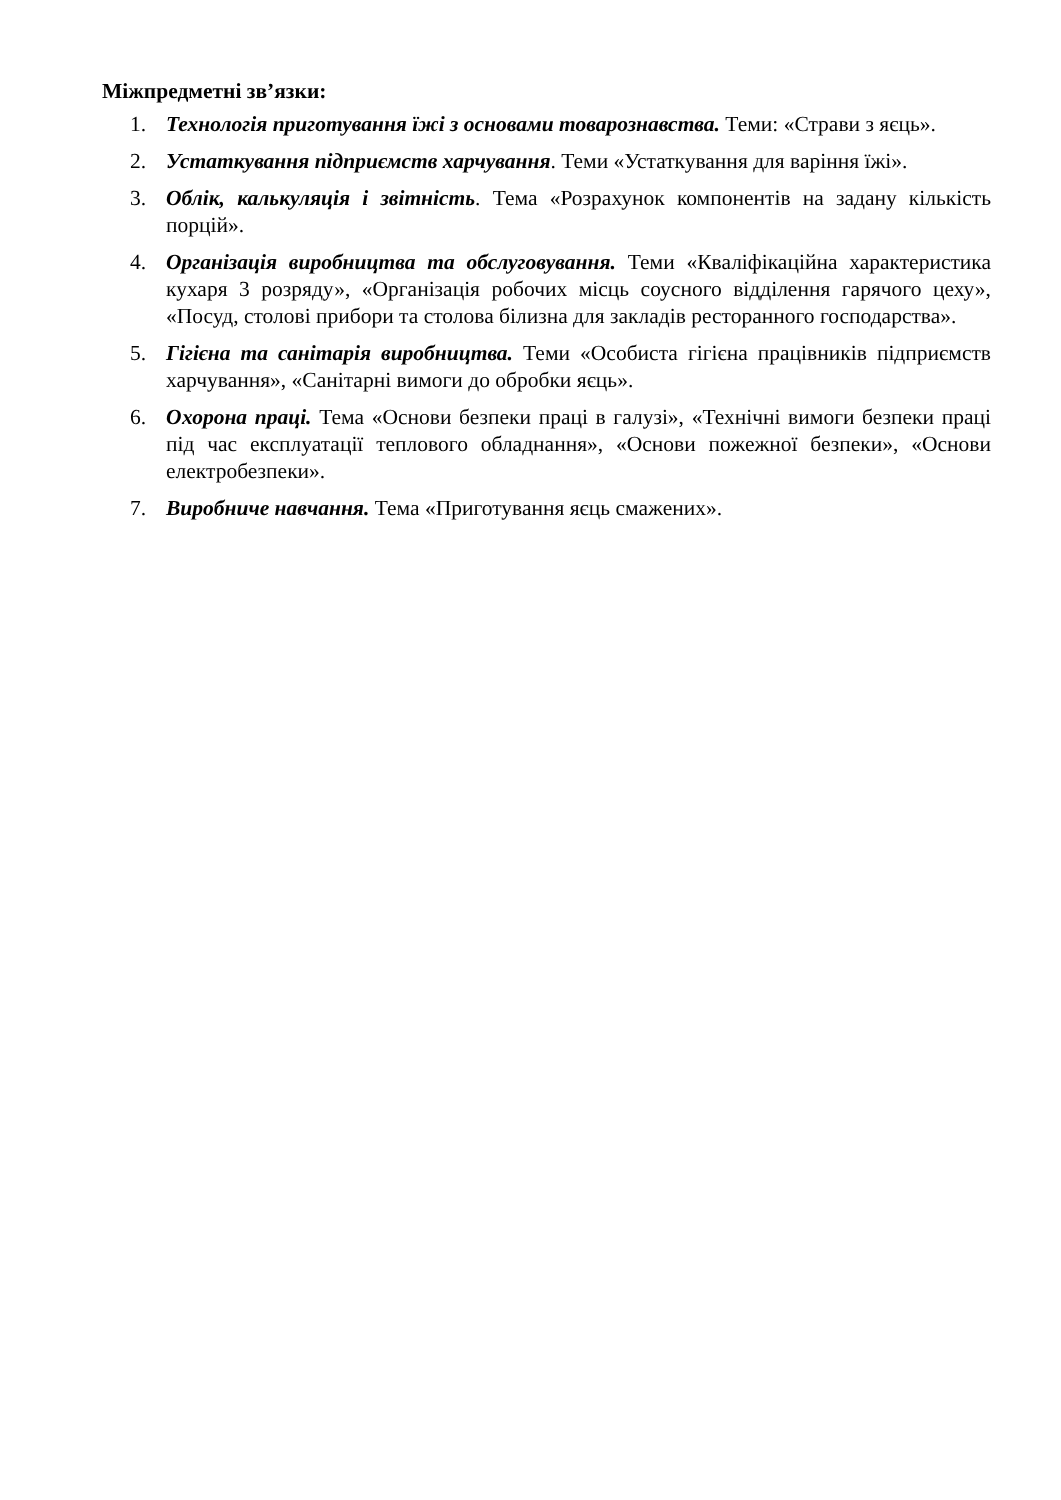Міжпредметні зв’язки:
1. Технологія приготування їжі з основами товарознавства. Теми: «Страви з яєць».
2. Устаткування підприємств харчування. Теми «Устаткування для варіння їжі».
3. Облік, калькуляція і звітність. Тема «Розрахунок компонентів на задану кількість порцій».
4. Організація виробництва та обслуговування. Теми «Кваліфікаційна характеристика кухаря 3 розряду», «Організація робочих місць соусного відділення гарячого цеху», «Посуд, столові прибори та столова білизна для закладів ресторанного господарства».
5. Гігієна та санітарія виробництва. Теми «Особиста гігієна працівників підприємств харчування», «Санітарні вимоги до обробки яєць».
6. Охорона праці. Тема «Основи безпеки праці в галузі», «Технічні вимоги безпеки праці під час експлуатації теплового обладнання», «Основи пожежної безпеки», «Основи електробезпеки».
7. Виробниче навчання. Тема «Приготування яєць смажених».